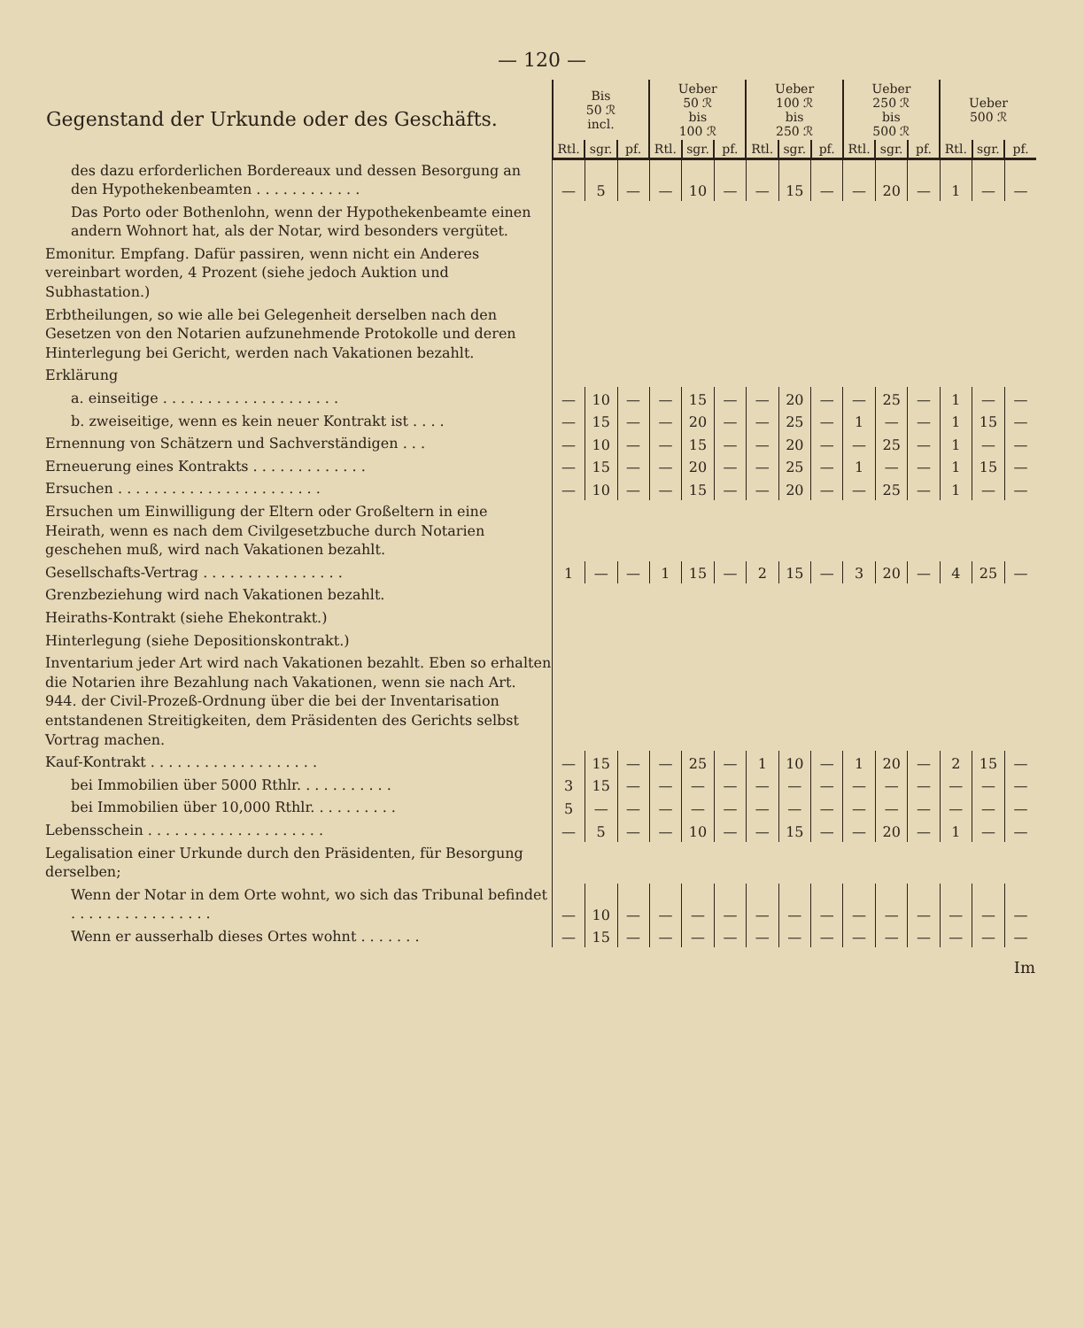— 120 —
| Gegenstand der Urkunde oder des Geschäfts. | Bis 50 ℛ incl. | | | Ueber 50 ℛ bis 100 ℛ | | | Ueber 100 ℛ bis 250 ℛ | | | Ueber 250 ℛ bis 500 ℛ | | | Ueber 500 ℛ | | |
| --- | --- | --- | --- | --- | --- | --- | --- | --- | --- | --- | --- | --- | --- | --- | --- |
| | Rtl. | sgr. | pf. | Rtl. | sgr. | pf. | Rtl. | sgr. | pf. | Rtl. | sgr. | pf. | Rtl. | sgr. | pf. |
| des dazu erforderlichen Bordereaux und dessen Besorgung an den Hypothekenbeamten . . . . . . . . . . . . | — | 5 | — | — | 10 | — | — | 15 | — | — | 20 | — | 1 | — | — |
| Das Porto oder Bothenlohn, wenn der Hypothekenbeamte einen andern Wohnort hat, als der Notar, wird besonders vergütet. | | | | | | | | | | | | | | | |
| Emonitur. Empfang. Dafür passiren, wenn nicht ein Anderes vereinbart worden, 4 Prozent (siehe jedoch Auktion und Subhastation.) | | | | | | | | | | | | | | | |
| Erbtheilungen, so wie alle bei Gelegenheit derselben nach den Gesetzen von den Notarien aufzunehmende Protokolle und deren Hinterlegung bei Gericht, werden nach Vakationen bezahlt. | | | | | | | | | | | | | | | |
| Erklärung | | | | | | | | | | | | | | | |
| a. einseitige . . . . . . . . . . . . . . . . . . . . | — | 10 | — | — | 15 | — | — | 20 | — | — | 25 | — | 1 | — | — |
| b. zweiseitige, wenn es kein neuer Kontrakt ist . . . . | — | 15 | — | — | 20 | — | — | 25 | — | 1 | — | — | 1 | 15 | — |
| Ernennung von Schätzern und Sachverständigen . . . | — | 10 | — | — | 15 | — | — | 20 | — | — | 25 | — | 1 | — | — |
| Erneuerung eines Kontrakts . . . . . . . . . . . . . | — | 15 | — | — | 20 | — | — | 25 | — | 1 | — | — | 1 | 15 | — |
| Ersuchen . . . . . . . . . . . . . . . . . . . . . . . | — | 10 | — | — | 15 | — | — | 20 | — | — | 25 | — | 1 | — | — |
| Ersuchen um Einwilligung der Eltern oder Großeltern in eine Heirath, wenn es nach dem Civilgesetzbuche durch Notarien geschehen muß, wird nach Vakationen bezahlt. | | | | | | | | | | | | | | | |
| Gesellschafts-Vertrag . . . . . . . . . . . . . . . . | 1 | — | — | 1 | 15 | — | 2 | 15 | — | 3 | 20 | — | 4 | 25 | — |
| Grenzbeziehung wird nach Vakationen bezahlt. | | | | | | | | | | | | | | | |
| Heiraths-Kontrakt (siehe Ehekontrakt.) | | | | | | | | | | | | | | | |
| Hinterlegung (siehe Depositionskontrakt.) | | | | | | | | | | | | | | | |
| Inventarium jeder Art wird nach Vakationen bezahlt. Eben so erhalten die Notarien ihre Bezahlung nach Vakationen, wenn sie nach Art. 944. der Civil-Prozeß-Ordnung über die bei der Inventarisation entstandenen Streitigkeiten, dem Präsidenten des Gerichts selbst Vortrag machen. | | | | | | | | | | | | | | | |
| Kauf-Kontrakt . . . . . . . . . . . . . . . . . . . | — | 15 | — | — | 25 | — | 1 | 10 | — | 1 | 20 | — | 2 | 15 | — |
| bei Immobilien über 5000 Rthlr. . . . . . . . . . . | 3 | 15 | — | — | — | — | — | — | — | — | — | — | — | — | — |
| bei Immobilien über 10,000 Rthlr. . . . . . . . . . | 5 | — | — | — | — | — | — | — | — | — | — | — | — | — | — |
| Lebensschein . . . . . . . . . . . . . . . . . . . . | — | 5 | — | — | 10 | — | — | 15 | — | — | 20 | — | 1 | — | — |
| Legalisation einer Urkunde durch den Präsidenten, für Besorgung derselben; | | | | | | | | | | | | | | | |
| Wenn der Notar in dem Orte wohnt, wo sich das Tribunal befindet . . . . . . . . . . . . . . . . | — | 10 | — | — | — | — | — | — | — | — | — | — | — | — | — |
| Wenn er ausserhalb dieses Ortes wohnt . . . . . . . | — | 15 | — | — | — | — | — | — | — | — | — | — | — | — | — |
Im